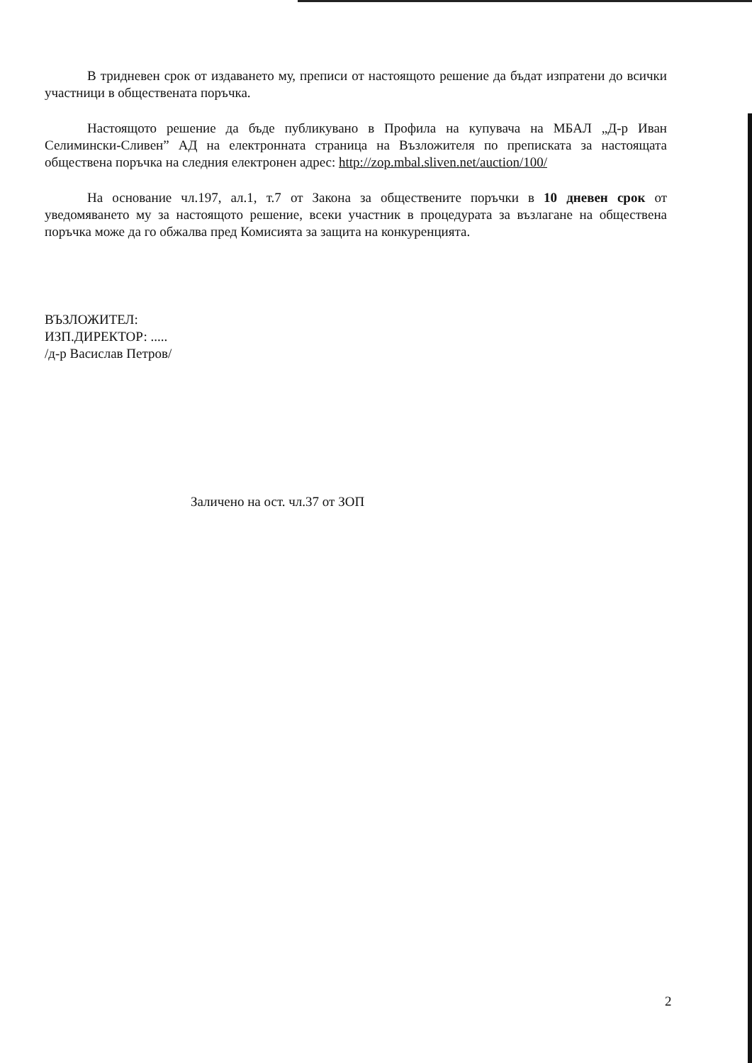В тридневен срок от издаването му, преписи от настоящото решение да бъдат изпратени до всички участници в обществената поръчка.
Настоящото решение да бъде публикувано в Профила на купувача на МБАЛ „Д-р Иван Селимински-Сливен” АД на електронната страница на Възложителя по преписката за настоящата обществена поръчка на следния електронен адрес: http://zop.mbal.sliven.net/auction/100/
На основание чл.197, ал.1, т.7 от Закона за обществените поръчки в 10 дневен срок от уведомяването му за настоящото решение, всеки участник в процедурата за възлагане на обществена поръчка може да го обжалва пред Комисията за защита на конкуренцията.
ВЪЗЛОЖИТЕЛ:
ИЗП.ДИРЕКТОР: .....
/д-р Васислав Петров/
Заличено на ост. чл.37 от ЗОП
2